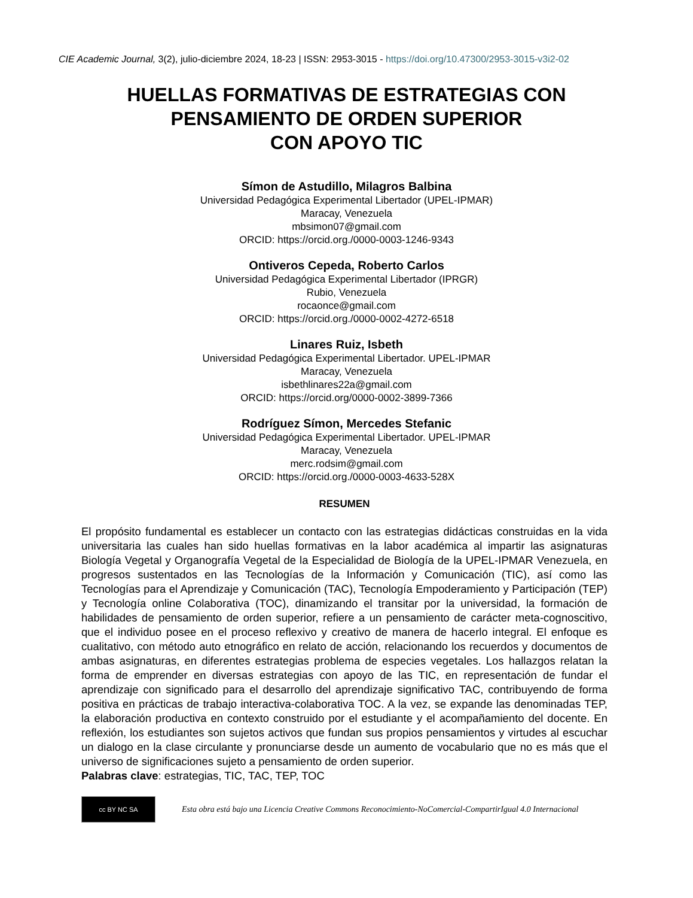CIE Academic Journal, 3(2), julio-diciembre 2024, 18-23 | ISSN: 2953-3015 - https://doi.org/10.47300/2953-3015-v3i2-02
HUELLAS FORMATIVAS DE ESTRATEGIAS CON
PENSAMIENTO DE ORDEN SUPERIOR
CON APOYO TIC
Símon de Astudillo, Milagros Balbina
Universidad Pedagógica Experimental Libertador (UPEL-IPMAR)
Maracay, Venezuela
mbsimon07@gmail.com
ORCID: https://orcid.org./0000-0003-1246-9343
Ontiveros Cepeda, Roberto Carlos
Universidad Pedagógica Experimental Libertador (IPRGR)
Rubio, Venezuela
rocaonce@gmail.com
ORCID: https://orcid.org./0000-0002-4272-6518
Linares Ruiz, Isbeth
Universidad Pedagógica Experimental Libertador. UPEL-IPMAR
Maracay, Venezuela
isbethlinares22a@gmail.com
ORCID: https://orcid.org/0000-0002-3899-7366
Rodríguez Símon, Mercedes Stefanic
Universidad Pedagógica Experimental Libertador. UPEL-IPMAR
Maracay, Venezuela
merc.rodsim@gmail.com
ORCID: https://orcid.org./0000-0003-4633-528X
RESUMEN
El propósito fundamental es establecer un contacto con las estrategias didácticas construidas en la vida universitaria las cuales han sido huellas formativas en la labor académica al impartir las asignaturas Biología Vegetal y Organografía Vegetal de la Especialidad de Biología de la UPEL-IPMAR Venezuela, en progresos sustentados en las Tecnologías de la Información y Comunicación (TIC), así como las Tecnologías para el Aprendizaje y Comunicación (TAC), Tecnología Empoderamiento y Participación (TEP) y Tecnología online Colaborativa (TOC), dinamizando el transitar por la universidad, la formación de habilidades de pensamiento de orden superior, refiere a un pensamiento de carácter meta-cognoscitivo, que el individuo posee en el proceso reflexivo y creativo de manera de hacerlo integral. El enfoque es cualitativo, con método auto etnográfico en relato de acción, relacionando los recuerdos y documentos de ambas asignaturas, en diferentes estrategias problema de especies vegetales. Los hallazgos relatan la forma de emprender en diversas estrategias con apoyo de las TIC, en representación de fundar el aprendizaje con significado para el desarrollo del aprendizaje significativo TAC, contribuyendo de forma positiva en prácticas de trabajo interactiva-colaborativa TOC. A la vez, se expande las denominadas TEP, la elaboración productiva en contexto construido por el estudiante y el acompañamiento del docente. En reflexión, los estudiantes son sujetos activos que fundan sus propios pensamientos y virtudes al escuchar un dialogo en la clase circulante y pronunciarse desde un aumento de vocabulario que no es más que el universo de significaciones sujeto a pensamiento de orden superior.
Palabras clave: estrategias, TIC, TAC, TEP, TOC
cc BY NC SA
Esta obra está bajo una Licencia Creative Commons Reconocimiento-NoComercial-CompartirIgual 4.0 Internacional